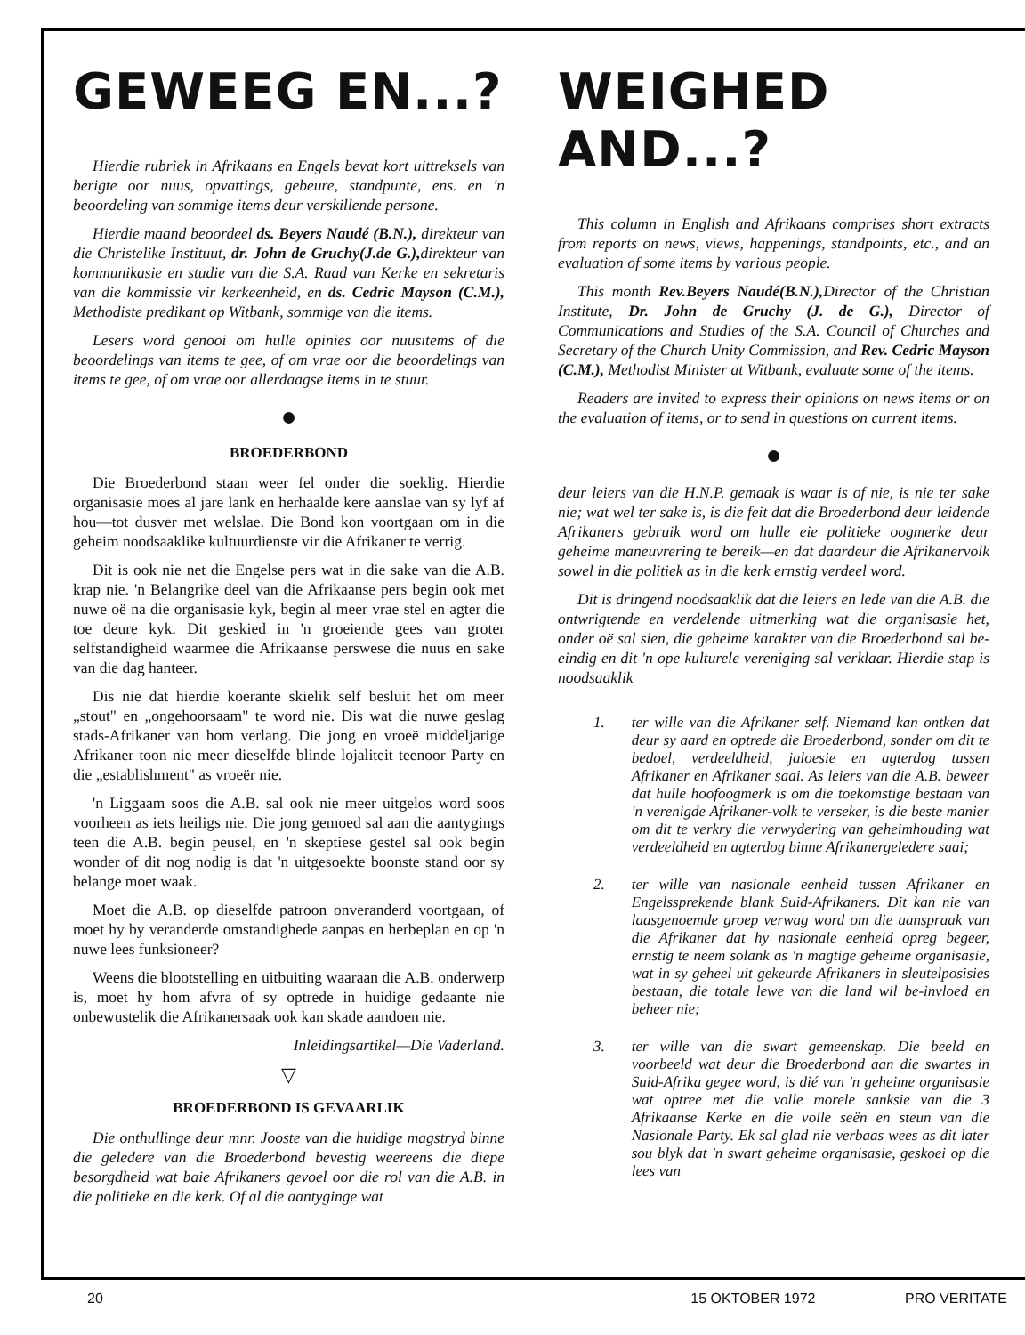GEWEEG EN...?
Hierdie rubriek in Afrikaans en Engels bevat kort uittreksels van berigte oor nuus, opvattings, gebeure, standpunte, ens. en 'n beoordeling van sommige items deur verskillende persone.
Hierdie maand beoordeel ds. Beyers Naudé (B.N.), direkteur van die Christelike Instituut, dr. John de Gruchy(J.de G.), direkteur van kommunikasie en studie van die S.A. Raad van Kerke en sekretaris van die kommissie vir kerkeenheid, en ds. Cedric Mayson (C.M.), Methodiste predikant op Witbank, sommige van die items.
Lesers word genooi om hulle opinies oor nuusitems of die beoordelings van items te gee, of om vrae oor die beoordelings van items te gee, of om vrae oor allerdaagse items in te stuur.
●
BROEDERBOND
Die Broederbond staan weer fel onder die soeklig. Hierdie organisasie moes al jare lank en herhaalde kere aanslae van sy lyf af hou—tot dusver met welslae. Die Bond kon voortgaan om in die geheim noodsaaklike kultuurdienste vir die Afrikaner te verrig.
Dit is ook nie net die Engelse pers wat in die sake van die A.B. krap nie. 'n Belangrike deel van die Afrikaanse pers begin ook met nuwe oë na die organisasie kyk, begin al meer vrae stel en agter die toe deure kyk. Dit geskied in 'n groeiende gees van groter selfstandigheid waarmee die Afrikaanse perswese die nuus en sake van die dag hanteer.
Dis nie dat hierdie koerante skielik self besluit het om meer „stout" en „ongehoorsaam" te word nie. Dis wat die nuwe geslag stads-Afrikaner van hom verlang. Die jong en vroeë middeljarige Afrikaner toon nie meer dieselfde blinde lojaliteit teenoor Party en die „establishment" as vroeër nie.
'n Liggaam soos die A.B. sal ook nie meer uitgelos word soos voorheen as iets heiligs nie. Die jong gemoed sal aan die aantygings teen die A.B. begin peusel, en 'n skeptiese gestel sal ook begin wonder of dit nog nodig is dat 'n uitgesoekte boonste stand oor sy belange moet waak.
Moet die A.B. op dieselfde patroon onveranderd voortgaan, of moet hy by veranderde omstandighede aanpas en herbeplan en op 'n nuwe lees funksioneer?
Weens die blootstelling en uitbuiting waaraan die A.B. onderwerp is, moet hy hom afvra of sy optrede in huidige gedaante nie onbewustelik die Afrikanersaak ook kan skade aandoen nie.
Inleidingsartikel—Die Vaderland.
▽
BROEDERBOND IS GEVAARLIK
Die onthullinge deur mnr. Jooste van die huidige magstryd binne die geledere van die Broederbond bevestig weereens die diepe besorgdheid wat baie Afrikaners gevoel oor die rol van die A.B. in die politieke en die kerk. Of al die aantyginge wat
WEIGHED AND...?
This column in English and Afrikaans comprises short extracts from reports on news, views, happenings, standpoints, etc., and an evaluation of some items by various people.
This month Rev.Beyers Naudé(B.N.), Director of the Christian Institute, Dr. John de Gruchy (J. de G.), Director of Communications and Studies of the S.A. Council of Churches and Secretary of the Church Unity Commission, and Rev. Cedric Mayson (C.M.), Methodist Minister at Witbank, evaluate some of the items.
Readers are invited to express their opinions on news items or on the evaluation of items, or to send in questions on current items.
●
deur leiers van die H.N.P. gemaak is waar is of nie, is nie ter sake nie; wat wel ter sake is, is die feit dat die Broederbond deur leidende Afrikaners gebruik word om hulle eie politieke oogmerke deur geheime maneuvrering te bereik—en dat daardeur die Afrikanervolk sowel in die politiek as in die kerk ernstig verdeel word.
Dit is dringend noodsaaklik dat die leiers en lede van die A.B. die ontwrigtende en verdelende uitmerking wat die organisasie het, onder oë sal sien, die geheime karakter van die Broederbond sal be-eindig en dit 'n ope kulturele vereniging sal verklaar. Hierdie stap is noodsaaklik
1. ter wille van die Afrikaner self. Niemand kan ontken dat deur sy aard en optrede die Broederbond, sonder om dit te bedoel, verdeeldheid, jaloesie en agterdog tussen Afrikaner en Afrikaner saai. As leiers van die A.B. beweer dat hulle hoofoogmerk is om die toekomstige bestaan van 'n verenigde Afrikaner-volk te verseker, is die beste manier om dit te verkry die verwydering van geheimhouding wat verdeeldheid en agterdog binne Afrikanergeledere saai;
2. ter wille van nasionale eenheid tussen Afrikaner en Engelssprekende blank Suid-Afrikaners. Dit kan nie van laasgenoemde groep verwag word om die aanspraak van die Afrikaner dat hy nasionale eenheid opreg begeer, ernstig te neem solank as 'n magtige geheime organisasie, wat in sy geheel uit gekeurde Afrikaners in sleutelposisies bestaan, die totale lewe van die land wil be-invloed en beheer nie;
3. ter wille van die swart gemeenskap. Die beeld en voorbeeld wat deur die Broederbond aan die swartes in Suid-Afrika gegee word, is dié van 'n geheime organisasie wat optree met die volle morele sanksie van die 3 Afrikaanse Kerke en die volle seën en steun van die Nasionale Party. Ek sal glad nie verbaas wees as dit later sou blyk dat 'n swart geheime organisasie, geskoei op die lees van
20 15 OKTOBER 1972 PRO VERITATE